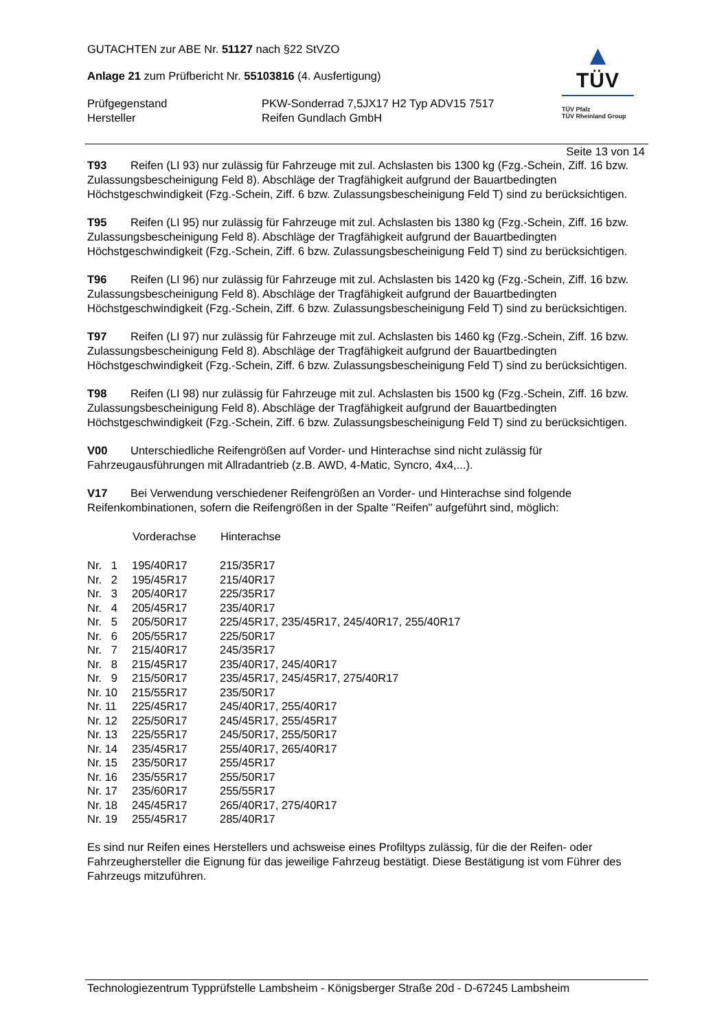GUTACHTEN zur ABE Nr. 51127 nach §22 StVZO
Anlage 21 zum Prüfbericht Nr. 55103816 (4. Ausfertigung)
| Prüfgegenstand Hersteller | PKW-Sonderrad 7,5JX17 H2 Typ ADV15 7517 Reifen Gundlach GmbH |
▲
TÜV
TÜV Pfalz
TÜV Rheinland Group
Seite 13 von 14
T93 Reifen (LI 93) nur zulässig für Fahrzeuge mit zul. Achslasten bis 1300 kg (Fzg.-Schein, Ziff. 16 bzw. Zulassungsbescheinigung Feld 8). Abschläge der Tragfähigkeit aufgrund der Bauartbedingten Höchstgeschwindigkeit (Fzg.-Schein, Ziff. 6 bzw. Zulassungsbescheinigung Feld T) sind zu berücksichtigen.
T95 Reifen (LI 95) nur zulässig für Fahrzeuge mit zul. Achslasten bis 1380 kg (Fzg.-Schein, Ziff. 16 bzw. Zulassungsbescheinigung Feld 8). Abschläge der Tragfähigkeit aufgrund der Bauartbedingten Höchstgeschwindigkeit (Fzg.-Schein, Ziff. 6 bzw. Zulassungsbescheinigung Feld T) sind zu berücksichtigen.
T96 Reifen (LI 96) nur zulässig für Fahrzeuge mit zul. Achslasten bis 1420 kg (Fzg.-Schein, Ziff. 16 bzw. Zulassungsbescheinigung Feld 8). Abschläge der Tragfähigkeit aufgrund der Bauartbedingten Höchstgeschwindigkeit (Fzg.-Schein, Ziff. 6 bzw. Zulassungsbescheinigung Feld T) sind zu berücksichtigen.
T97 Reifen (LI 97) nur zulässig für Fahrzeuge mit zul. Achslasten bis 1460 kg (Fzg.-Schein, Ziff. 16 bzw. Zulassungsbescheinigung Feld 8). Abschläge der Tragfähigkeit aufgrund der Bauartbedingten Höchstgeschwindigkeit (Fzg.-Schein, Ziff. 6 bzw. Zulassungsbescheinigung Feld T) sind zu berücksichtigen.
T98 Reifen (LI 98) nur zulässig für Fahrzeuge mit zul. Achslasten bis 1500 kg (Fzg.-Schein, Ziff. 16 bzw. Zulassungsbescheinigung Feld 8). Abschläge der Tragfähigkeit aufgrund der Bauartbedingten Höchstgeschwindigkeit (Fzg.-Schein, Ziff. 6 bzw. Zulassungsbescheinigung Feld T) sind zu berücksichtigen.
V00 Unterschiedliche Reifengrößen auf Vorder- und Hinterachse sind nicht zulässig für Fahrzeugausführungen mit Allradantrieb (z.B. AWD, 4-Matic, Syncro, 4x4,...).
V17 Bei Verwendung verschiedener Reifengrößen an Vorder- und Hinterachse sind folgende Reifenkombinationen, sofern die Reifengrößen in der Spalte "Reifen" aufgeführt sind, möglich:
| | Vorderachse | Hinterachse |
| --- | --- | --- |
| Nr. 1 | 195/40R17 | 215/35R17 |
| Nr. 2 | 195/45R17 | 215/40R17 |
| Nr. 3 | 205/40R17 | 225/35R17 |
| Nr. 4 | 205/45R17 | 235/40R17 |
| Nr. 5 | 205/50R17 | 225/45R17, 235/45R17, 245/40R17, 255/40R17 |
| Nr. 6 | 205/55R17 | 225/50R17 |
| Nr. 7 | 215/40R17 | 245/35R17 |
| Nr. 8 | 215/45R17 | 235/40R17, 245/40R17 |
| Nr. 9 | 215/50R17 | 235/45R17, 245/45R17, 275/40R17 |
| Nr. 10 | 215/55R17 | 235/50R17 |
| Nr. 11 | 225/45R17 | 245/40R17, 255/40R17 |
| Nr. 12 | 225/50R17 | 245/45R17, 255/45R17 |
| Nr. 13 | 225/55R17 | 245/50R17, 255/50R17 |
| Nr. 14 | 235/45R17 | 255/40R17, 265/40R17 |
| Nr. 15 | 235/50R17 | 255/45R17 |
| Nr. 16 | 235/55R17 | 255/50R17 |
| Nr. 17 | 235/60R17 | 255/55R17 |
| Nr. 18 | 245/45R17 | 265/40R17, 275/40R17 |
| Nr. 19 | 255/45R17 | 285/40R17 |
Es sind nur Reifen eines Herstellers und achsweise eines Profiltyps zulässig, für die der Reifen- oder Fahrzeughersteller die Eignung für das jeweilige Fahrzeug bestätigt. Diese Bestätigung ist vom Führer des Fahrzeugs mitzuführen.
Technologiezentrum Typprüfstelle Lambsheim - Königsberger Straße 20d - D-67245 Lambsheim